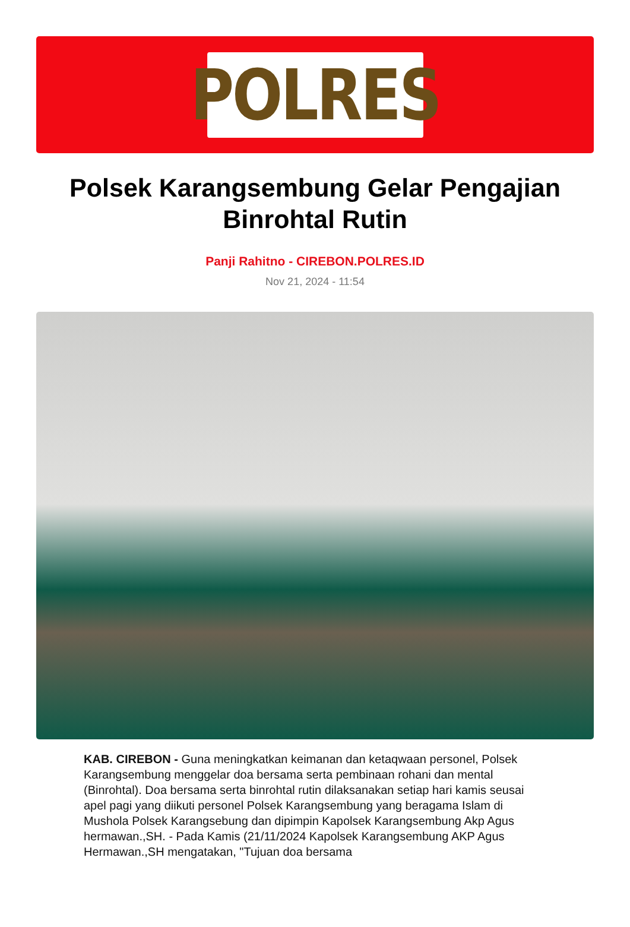POLRES
Polsek Karangsembung Gelar Pengajian Binrohtal Rutin
Panji Rahitno - CIREBON.POLRES.ID
Nov 21, 2024 - 11:54
KAB. CIREBON - Guna meningkatkan keimanan dan ketaqwaan personel, Polsek Karangsembung menggelar doa bersama serta pembinaan rohani dan mental (Binrohtal). Doa bersama serta binrohtal rutin dilaksanakan setiap hari kamis seusai apel pagi yang diikuti personel Polsek Karangsembung yang beragama Islam di Mushola Polsek Karangsebung dan dipimpin Kapolsek Karangsembung Akp Agus hermawan.,SH. - Pada Kamis (21/11/2024 Kapolsek Karangsembung AKP Agus Hermawan.,SH mengatakan, "Tujuan doa bersama